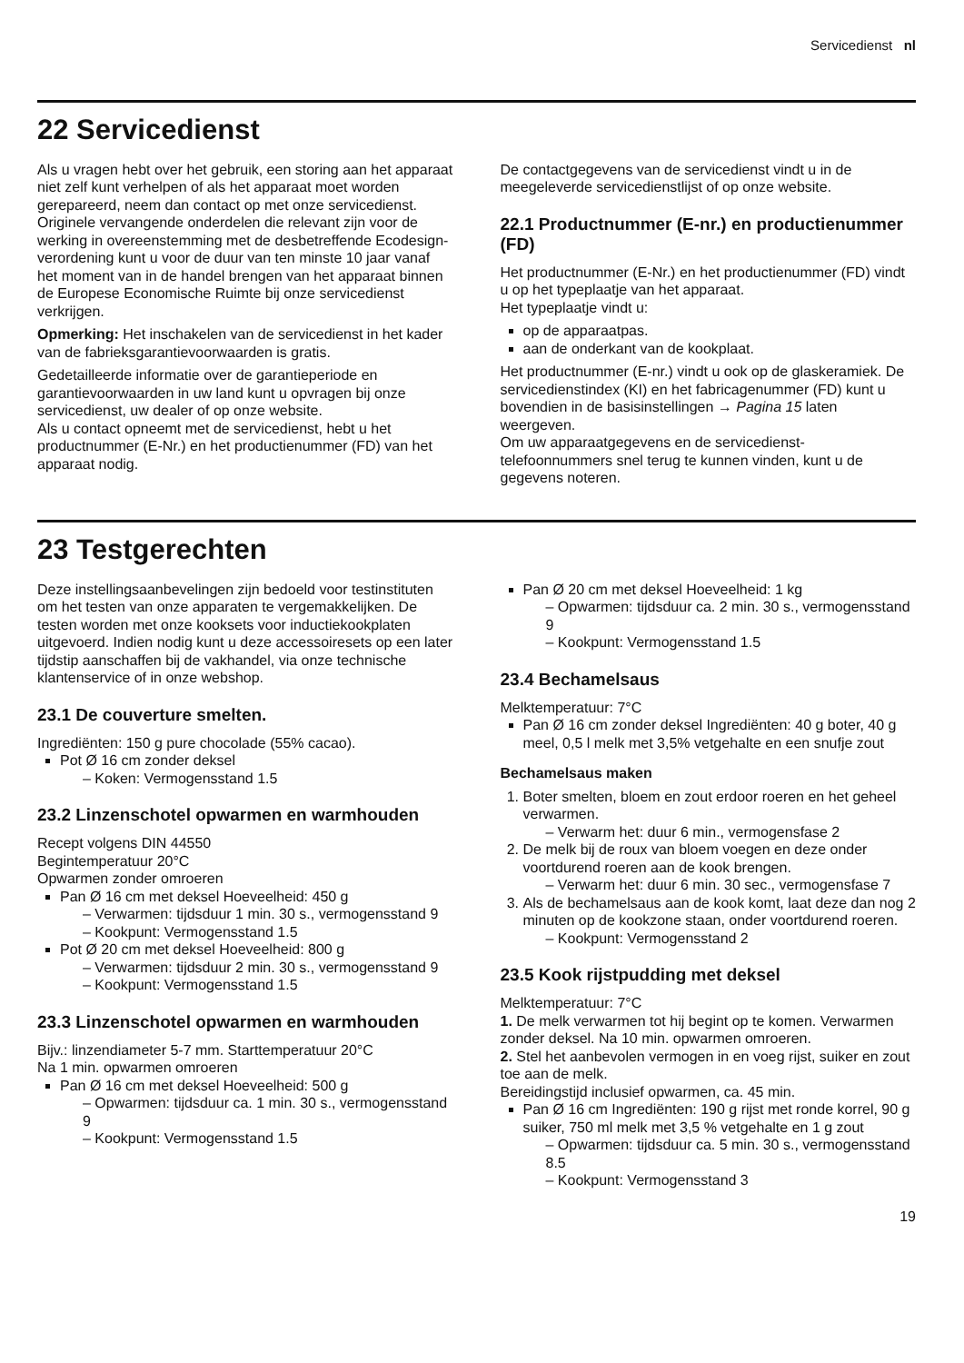Servicedienst nl
22 Servicedienst
Als u vragen hebt over het gebruik, een storing aan het apparaat niet zelf kunt verhelpen of als het apparaat moet worden gerepareerd, neem dan contact op met onze servicedienst.
Originele vervangende onderdelen die relevant zijn voor de werking in overeenstemming met de desbetreffende Ecodesign-verordening kunt u voor de duur van ten minste 10 jaar vanaf het moment van in de handel brengen van het apparaat binnen de Europese Economische Ruimte bij onze servicedienst verkrijgen.
Opmerking: Het inschakelen van de servicedienst in het kader van de fabrieksgarantievoorwaarden is gratis.
Gedetailleerde informatie over de garantieperiode en garantievoorwaarden in uw land kunt u opvragen bij onze servicedienst, uw dealer of op onze website.
Als u contact opneemt met de servicedienst, hebt u het productnummer (E-Nr.) en het productienummer (FD) van het apparaat nodig.
De contactgegevens van de servicedienst vindt u in de meegeleverde servicedienstlijst of op onze website.
22.1 Productnummer (E-nr.) en productienummer (FD)
Het productnummer (E-Nr.) en het productienummer (FD) vindt u op het typeplaatje van het apparaat.
Het typeplaatje vindt u:
op de apparaatpas.
aan de onderkant van de kookplaat.
Het productnummer (E-nr.) vindt u ook op de glaskeramiek. De servicedienstindex (KI) en het fabricagenummer (FD) kunt u bovendien in de basisinstellingen → Pagina 15 laten weergeven.
Om uw apparaatgegevens en de servicedienst-telefoonnummers snel terug te kunnen vinden, kunt u de gegevens noteren.
23 Testgerechten
Deze instellingsaanbevelingen zijn bedoeld voor testinstituten om het testen van onze apparaten te vergemakkelijken. De testen worden met onze kooksets voor inductiekookplaten uitgevoerd. Indien nodig kunt u deze accessoiresets op een later tijdstip aanschaffen bij de vakhandel, via onze technische klantenservice of in onze webshop.
23.1 De couverture smelten.
Ingrediënten: 150 g pure chocolade (55% cacao).
Pot Ø 16 cm zonder deksel
– Koken: Vermogensstand 1.5
23.2 Linzenschotel opwarmen en warmhouden
Recept volgens DIN 44550
Begintemperatuur 20°C
Opwarmen zonder omroeren
Pan Ø 16 cm met deksel Hoeveelheid: 450 g
– Verwarmen: tijdsduur 1 min. 30 s., vermogensstand 9
– Kookpunt: Vermogensstand 1.5
Pot Ø 20 cm met deksel Hoeveelheid: 800 g
– Verwarmen: tijdsduur 2 min. 30 s., vermogensstand 9
– Kookpunt: Vermogensstand 1.5
23.3 Linzenschotel opwarmen en warmhouden
Bijv.: linzendiameter 5-7 mm. Starttemperatuur 20°C
Na 1 min. opwarmen omroeren
Pan Ø 16 cm met deksel Hoeveelheid: 500 g
– Opwarmen: tijdsduur ca. 1 min. 30 s., vermogensstand 9
– Kookpunt: Vermogensstand 1.5
Pan Ø 20 cm met deksel Hoeveelheid: 1 kg
– Opwarmen: tijdsduur ca. 2 min. 30 s., vermogensstand 9
– Kookpunt: Vermogensstand 1.5
23.4 Bechamelsaus
Melktemperatuur: 7°C
Pan Ø 16 cm zonder deksel Ingrediënten: 40 g boter, 40 g meel, 0,5 l melk met 3,5% vetgehalte en een snufje zout
Bechamelsaus maken
Boter smelten, bloem en zout erdoor roeren en het geheel verwarmen.
– Verwarm het: duur 6 min., vermogensfase 2
De melk bij de roux van bloem voegen en deze onder voortdurend roeren aan de kook brengen.
– Verwarm het: duur 6 min. 30 sec., vermogensfase 7
Als de bechamelsaus aan de kook komt, laat deze dan nog 2 minuten op de kookzone staan, onder voortdurend roeren.
– Kookpunt: Vermogensstand 2
23.5 Kook rijstpudding met deksel
Melktemperatuur: 7°C
1. De melk verwarmen tot hij begint op te komen. Verwarmen zonder deksel. Na 10 min. opwarmen omroeren.
2. Stel het aanbevolen vermogen in en voeg rijst, suiker en zout toe aan de melk.
Bereidingstijd inclusief opwarmen, ca. 45 min.
Pan Ø 16 cm Ingrediënten: 190 g rijst met ronde korrel, 90 g suiker, 750 ml melk met 3,5 % vetgehalte en 1 g zout
– Opwarmen: tijdsduur ca. 5 min. 30 s., vermogensstand 8.5
– Kookpunt: Vermogensstand 3
19